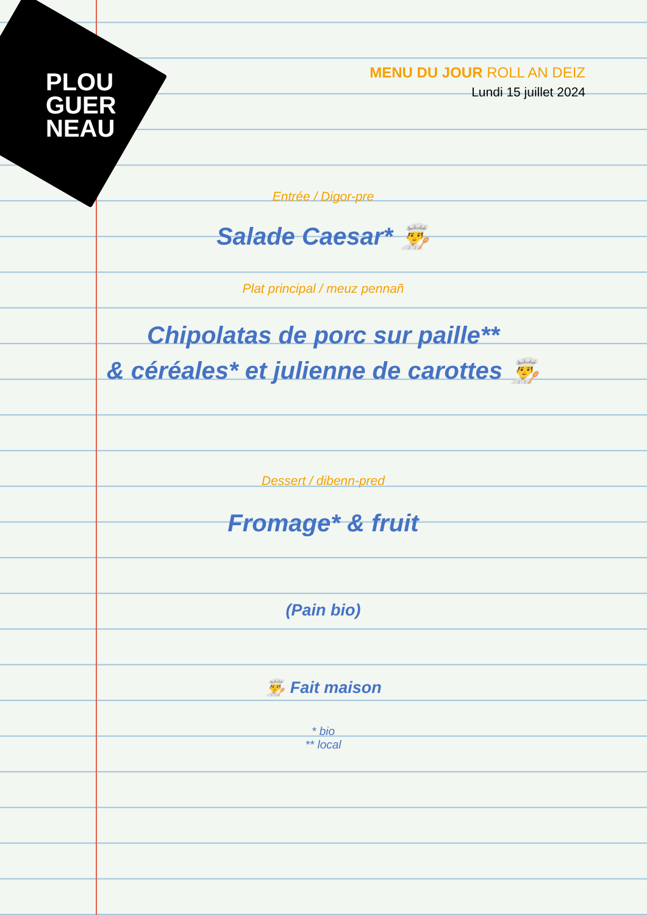PLOU
GUER
NEAU
MENU DU JOUR ROLL AN DEIZ
Lundi 15 juillet 2024
Entrée / Digor-pre
Salade Caesar* 👨‍🍳
Plat principal / meuz pennañ
Chipolatas de porc sur paille**
& céréales* et julienne de carottes 👨‍🍳
Dessert / dibenn-pred
Fromage* & fruit
(Pain bio)
👨‍🍳 Fait maison
* bio
** local